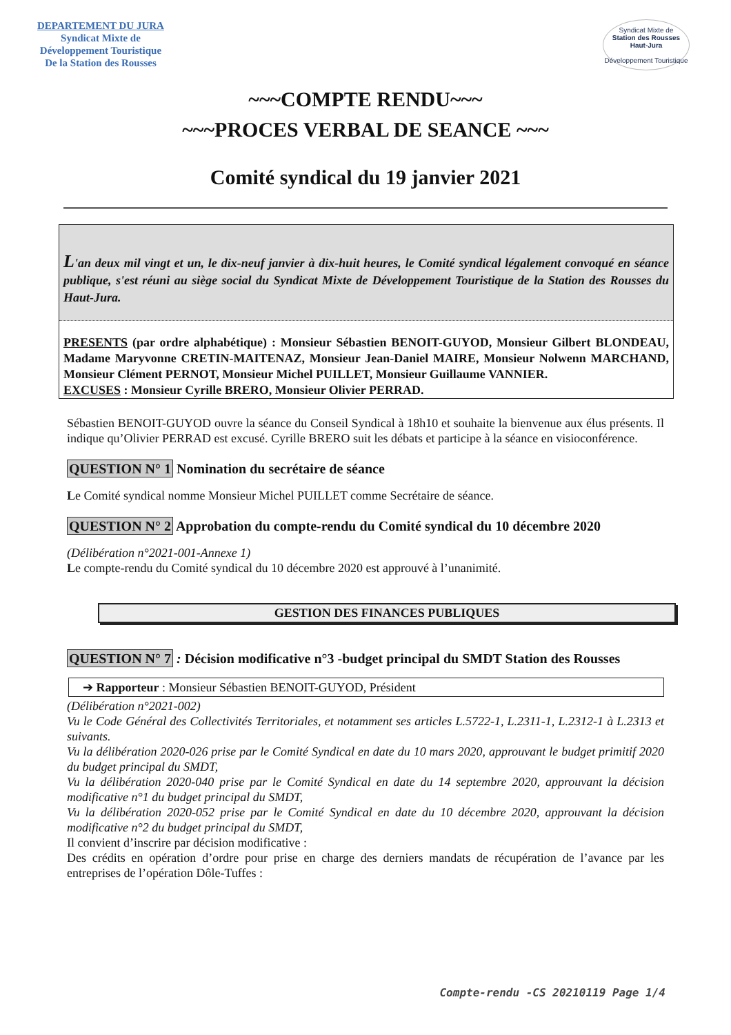DEPARTEMENT DU JURA
Syndicat Mixte de
Développement Touristique
De la Station des Rousses
Syndicat Mixte de
Station des Rousses
Haut-Jura
Développement Touristique
~~~COMPTE RENDU~~~
~~~PROCES VERBAL DE SEANCE ~~~
Comité syndical du 19 janvier 2021
L'an deux mil vingt et un, le dix-neuf janvier à dix-huit heures, le Comité syndical légalement convoqué en séance publique, s'est réuni au siège social du Syndicat Mixte de Développement Touristique de la Station des Rousses du Haut-Jura.
PRESENTS (par ordre alphabétique) : Monsieur Sébastien BENOIT-GUYOD, Monsieur Gilbert BLONDEAU, Madame Maryvonne CRETIN-MAITENAZ, Monsieur Jean-Daniel MAIRE, Monsieur Nolwenn MARCHAND, Monsieur Clément PERNOT, Monsieur Michel PUILLET, Monsieur Guillaume VANNIER.
EXCUSES : Monsieur Cyrille BRERO, Monsieur Olivier PERRAD.
Sébastien BENOIT-GUYOD ouvre la séance du Conseil Syndical à 18h10 et souhaite la bienvenue aux élus présents. Il indique qu’Olivier PERRAD est excusé. Cyrille BRERO suit les débats et participe à la séance en visioconférence.
QUESTION N° 1 Nomination du secrétaire de séance
Le Comité syndical nomme Monsieur Michel PUILLET comme Secrétaire de séance.
QUESTION N° 2 Approbation du compte-rendu du Comité syndical du 10 décembre 2020
(Délibération n°2021-001-Annexe 1)
Le compte-rendu du Comité syndical du 10 décembre 2020 est approuvé à l’unanimité.
GESTION DES FINANCES PUBLIQUES
QUESTION N° 7 : Décision modificative n°3 -budget principal du SMDT Station des Rousses
➔ Rapporteur : Monsieur Sébastien BENOIT-GUYOD, Président
(Délibération n°2021-002)
Vu le Code Général des Collectivités Territoriales, et notamment ses articles L.5722-1, L.2311-1, L.2312-1 à L.2313 et suivants.
Vu la délibération 2020-026 prise par le Comité Syndical en date du 10 mars 2020, approuvant le budget primitif 2020 du budget principal du SMDT,
Vu la délibération 2020-040 prise par le Comité Syndical en date du 14 septembre 2020, approuvant la décision modificative n°1 du budget principal du SMDT,
Vu la délibération 2020-052 prise par le Comité Syndical en date du 10 décembre 2020, approuvant la décision modificative n°2 du budget principal du SMDT,
Il convient d’inscrire par décision modificative :
Des crédits en opération d’ordre pour prise en charge des derniers mandats de récupération de l’avance par les entreprises de l’opération Dôle-Tuffes :
Compte-rendu -CS 20210119 Page 1/4